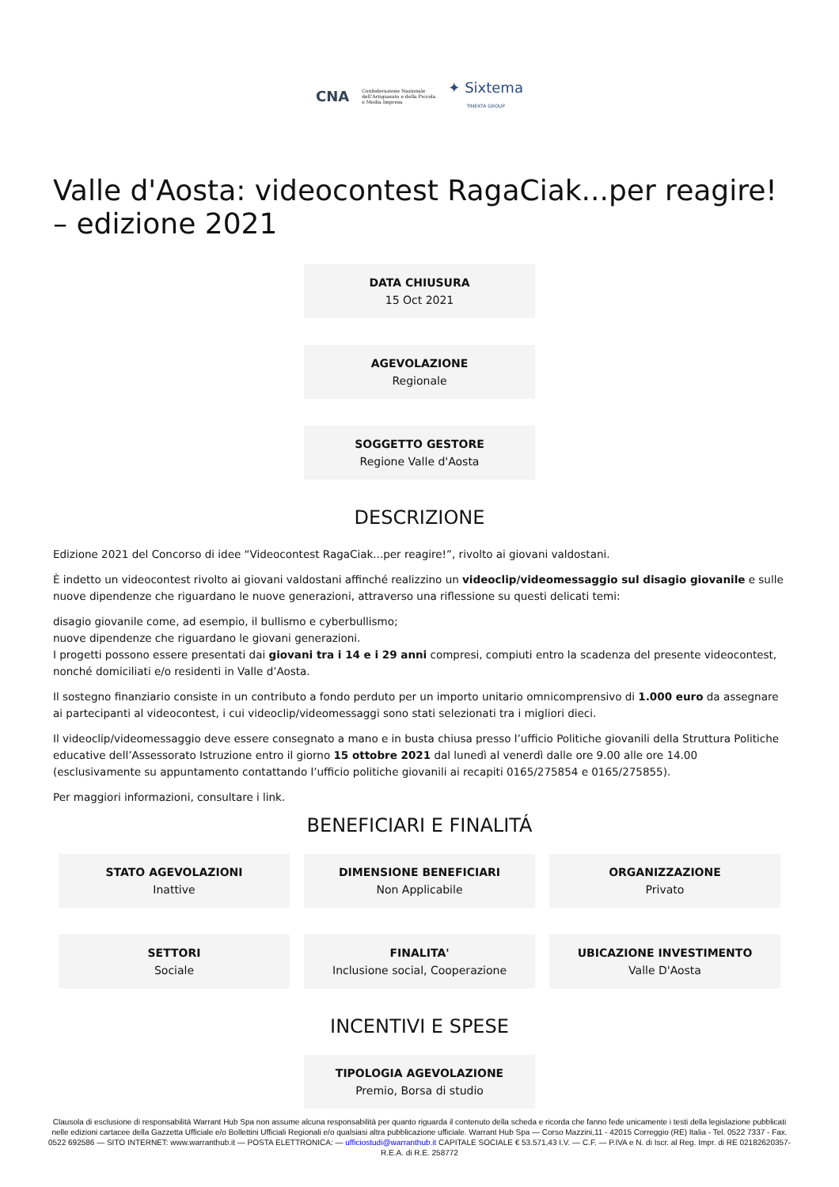CNA Confederazione Nazionale
dell'Artigianato e della Piccola
e Media Impresa ✦ Sixtema
TINEXTA GROUP
Valle d'Aosta: videocontest RagaCiak...per reagire! – edizione 2021
DATA CHIUSURA
15 Oct 2021
AGEVOLAZIONE
Regionale
SOGGETTO GESTORE
Regione Valle d'Aosta
DESCRIZIONE
Edizione 2021 del Concorso di idee “Videocontest RagaCiak...per reagire!”, rivolto ai giovani valdostani.
È indetto un videocontest rivolto ai giovani valdostani affinché realizzino un videoclip/videomessaggio sul disagio giovanile e sulle nuove dipendenze che riguardano le nuove generazioni, attraverso una riflessione su questi delicati temi:
disagio giovanile come, ad esempio, il bullismo e cyberbullismo;
nuove dipendenze che riguardano le giovani generazioni.
I progetti possono essere presentati dai giovani tra i 14 e i 29 anni compresi, compiuti entro la scadenza del presente videocontest, nonché domiciliati e/o residenti in Valle d’Aosta.
Il sostegno finanziario consiste in un contributo a fondo perduto per un importo unitario omnicomprensivo di 1.000 euro da assegnare ai partecipanti al videocontest, i cui videoclip/videomessaggi sono stati selezionati tra i migliori dieci.
Il videoclip/videomessaggio deve essere consegnato a mano e in busta chiusa presso l’ufficio Politiche giovanili della Struttura Politiche educative dell’Assessorato Istruzione entro il giorno 15 ottobre 2021 dal lunedì al venerdì dalle ore 9.00 alle ore 14.00 (esclusivamente su appuntamento contattando l’ufficio politiche giovanili ai recapiti 0165/275854 e 0165/275855).
Per maggiori informazioni, consultare i link.
BENEFICIARI E FINALITÁ
STATO AGEVOLAZIONI
Inattive
DIMENSIONE BENEFICIARI
Non Applicabile
ORGANIZZAZIONE
Privato
SETTORI
Sociale
FINALITA'
Inclusione social, Cooperazione
UBICAZIONE INVESTIMENTO
Valle D'Aosta
INCENTIVI E SPESE
TIPOLOGIA AGEVOLAZIONE
Premio, Borsa di studio
Clausola di esclusione di responsabilità Warrant Hub Spa non assume alcuna responsabilità per quanto riguarda il contenuto della scheda e ricorda che fanno fede unicamente i testi della legislazione pubblicati nelle edizioni cartacee della Gazzetta Ufficiale e/o Bollettini Ufficiali Regionali e/o qualsiasi altra pubblicazione ufficiale. Warrant Hub Spa — Corso Mazzini,11 - 42015 Correggio (RE) Italia - Tel. 0522 7337 - Fax. 0522 692586 — SITO INTERNET: www.warranthub.it — POSTA ELETTRONICA: — ufficiostudi@warranthub.it CAPITALE SOCIALE € 53.571,43 I.V. — C.F. — P.IVA e N. di Iscr. al Reg. Impr. di RE 02182620357-R.E.A. di R.E. 258772